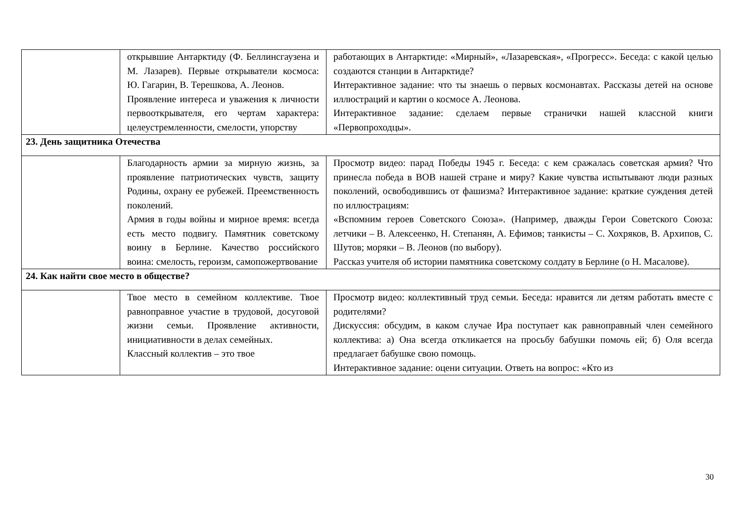| | открывшие Антарктиду (Ф. Беллинсгаузена и М. Лазарев). Первые открыватели космоса: Ю. Гагарин, В. Терешкова, А. Леонов. Проявление интереса и уважения к личности первооткрывателя, его чертам характера: целеустремленности, смелости, упорству | работающих в Антарктиде: «Мирный», «Лазаревская», «Прогресс». Беседа: с какой целью создаются станции в Антарктиде? Интерактивное задание: что ты знаешь о первых космонавтах. Рассказы детей на основе иллюстраций и картин о космосе А. Леонова. Интерактивное задание: сделаем первые странички нашей классной книги «Первопроходцы». |
| 23. День защитника Отечества | | |
| | Благодарность армии за мирную жизнь, за проявление патриотических чувств, защиту Родины, охрану ее рубежей. Преемственность поколений. Армия в годы войны и мирное время: всегда есть место подвигу. Памятник советскому воину в Берлине. Качество российского воина: смелость, героизм, самопожертвование | Просмотр видео: парад Победы 1945 г. Беседа: с кем сражалась советская армия? Что принесла победа в ВОВ нашей стране и миру? Какие чувства испытывают люди разных поколений, освободившись от фашизма? Интерактивное задание: краткие суждения детей по иллюстрациям: «Вспомним героев Советского Союза». (Например, дважды Герои Советского Союза: летчики – В. Алексеенко, Н. Степанян, А. Ефимов; танкисты – С. Хохряков, В. Архипов, С. Шутов; моряки – В. Леонов (по выбору). Рассказ учителя об истории памятника советскому солдату в Берлине (о Н. Масалове). |
| 24. Как найти свое место в обществе? | | |
| | Твое место в семейном коллективе. Твое равноправное участие в трудовой, досуговой жизни семьи. Проявление активности, инициативности в делах семейных. Классный коллектив – это твое | Просмотр видео: коллективный труд семьи. Беседа: нравится ли детям работать вместе с родителями? Дискуссия: обсудим, в каком случае Ира поступает как равноправный член семейного коллектива: а) Она всегда откликается на просьбу бабушки помочь ей; б) Оля всегда предлагает бабушке свою помощь. Интерактивное задание: оцени ситуации. Ответь на вопрос: «Кто из |
30